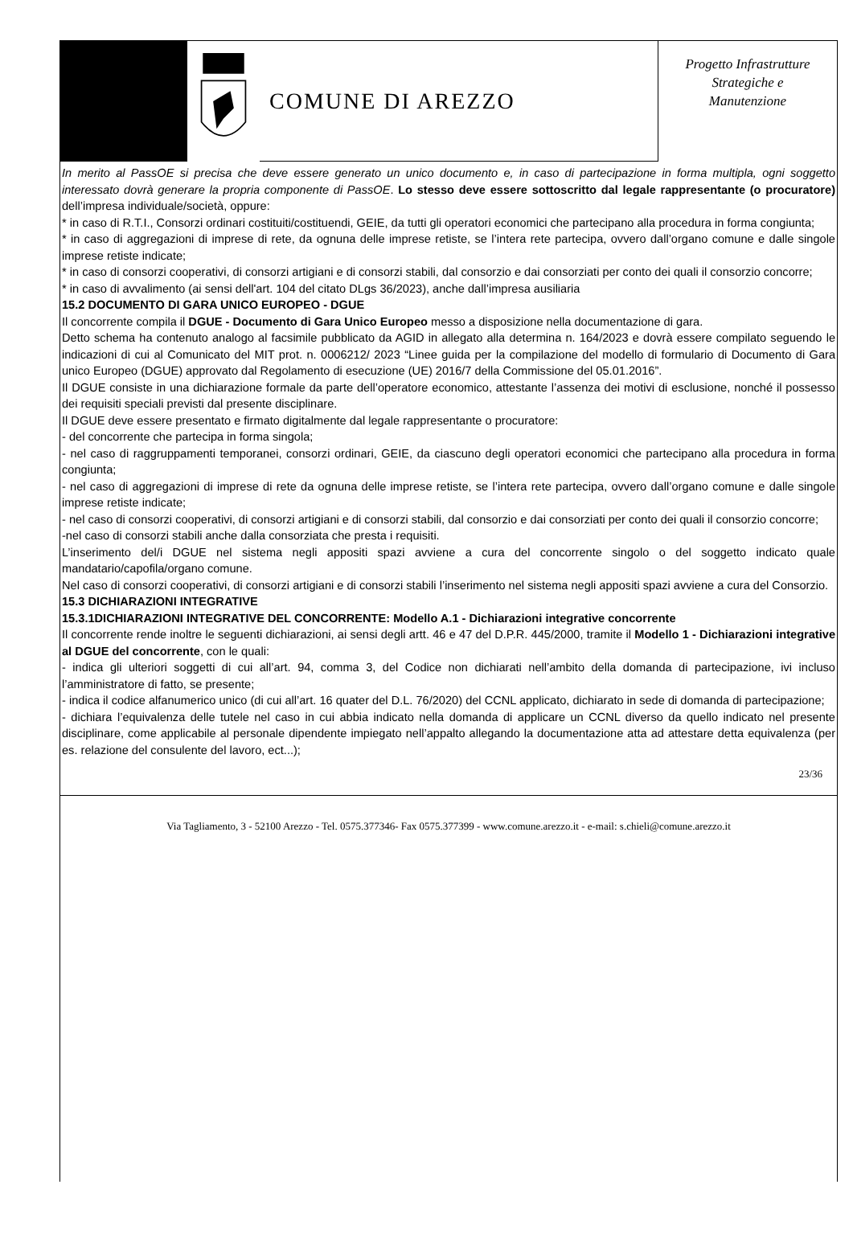COMUNE DI AREZZO
Progetto Infrastrutture
Strategiche e
Manutenzione
In merito al PassOE si precisa che deve essere generato un unico documento e, in caso di partecipazione in forma multipla, ogni soggetto interessato dovrà generare la propria componente di PassOE. Lo stesso deve essere sottoscritto dal legale rappresentante (o procuratore) dell’impresa individuale/società, oppure:
* in caso di R.T.I., Consorzi ordinari costituiti/costituendi, GEIE, da tutti gli operatori economici che partecipano alla procedura in forma congiunta;
* in caso di aggregazioni di imprese di rete, da ognuna delle imprese retiste, se l’intera rete partecipa, ovvero dall’organo comune e dalle singole imprese retiste indicate;
* in caso di consorzi cooperativi, di consorzi artigiani e di consorzi stabili, dal consorzio e dai consorziati per conto dei quali il consorzio concorre;
* in caso di avvalimento (ai sensi dell'art. 104 del citato DLgs 36/2023), anche dall’impresa ausiliaria
15.2 DOCUMENTO DI GARA UNICO EUROPEO - DGUE
Il concorrente compila il DGUE - Documento di Gara Unico Europeo messo a disposizione nella documentazione di gara.
Detto schema ha contenuto analogo al facsimile pubblicato da AGID in allegato alla determina n. 164/2023 e dovrà essere compilato seguendo le indicazioni di cui al Comunicato del MIT prot. n. 0006212/ 2023 “Linee guida per la compilazione del modello di formulario di Documento di Gara unico Europeo (DGUE) approvato dal Regolamento di esecuzione (UE) 2016/7 della Commissione del 05.01.2016”.
Il DGUE consiste in una dichiarazione formale da parte dell’operatore economico, attestante l’assenza dei motivi di esclusione, nonché il possesso dei requisiti speciali previsti dal presente disciplinare.
Il DGUE deve essere presentato e firmato digitalmente dal legale rappresentante o procuratore:
- del concorrente che partecipa in forma singola;
- nel caso di raggruppamenti temporanei, consorzi ordinari, GEIE, da ciascuno degli operatori economici che partecipano alla procedura in forma congiunta;
- nel caso di aggregazioni di imprese di rete da ognuna delle imprese retiste, se l’intera rete partecipa, ovvero dall’organo comune e dalle singole imprese retiste indicate;
- nel caso di consorzi cooperativi, di consorzi artigiani e di consorzi stabili, dal consorzio e dai consorziati per conto dei quali il consorzio concorre;
-nel caso di consorzi stabili anche dalla consorziata che presta i requisiti.
L’inserimento del/i DGUE nel sistema negli appositi spazi avviene a cura del concorrente singolo o del soggetto indicato quale mandatario/capofila/organo comune.
Nel caso di consorzi cooperativi, di consorzi artigiani e di consorzi stabili l’inserimento nel sistema negli appositi spazi avviene a cura del Consorzio.
15.3 DICHIARAZIONI INTEGRATIVE
15.3.1DICHIARAZIONI INTEGRATIVE DEL CONCORRENTE: Modello A.1 - Dichiarazioni integrative concorrente
Il concorrente rende inoltre le seguenti dichiarazioni, ai sensi degli artt. 46 e 47 del D.P.R. 445/2000, tramite il Modello 1 - Dichiarazioni integrative al DGUE del concorrente, con le quali:
- indica gli ulteriori soggetti di cui all’art. 94, comma 3, del Codice non dichiarati nell’ambito della domanda di partecipazione, ivi incluso l’amministratore di fatto, se presente;
- indica il codice alfanumerico unico (di cui all’art. 16 quater del D.L. 76/2020) del CCNL applicato, dichiarato in sede di domanda di partecipazione;
- dichiara l’equivalenza delle tutele nel caso in cui abbia indicato nella domanda di applicare un CCNL diverso da quello indicato nel presente disciplinare, come applicabile al personale dipendente impiegato nell’appalto allegando la documentazione atta ad attestare detta equivalenza (per es. relazione del consulente del lavoro, ect...);
23/36
Via Tagliamento, 3 - 52100 Arezzo - Tel. 0575.377346- Fax 0575.377399 - www.comune.arezzo.it - e-mail: s.chieli@comune.arezzo.it